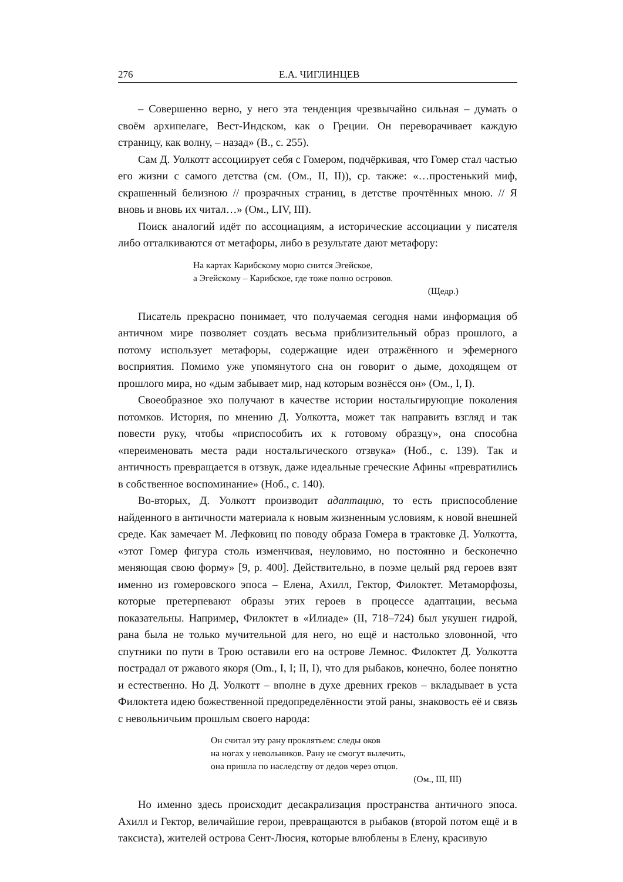276 Е.А. ЧИГЛИНЦЕВ
– Совершенно верно, у него эта тенденция чрезвычайно сильная – думать о своём архипелаге, Вест-Индском, как о Греции. Он переворачивает каждую страницу, как волну, – назад» (В., с. 255).
Сам Д. Уолкотт ассоциирует себя с Гомером, подчёркивая, что Гомер стал частью его жизни с самого детства (см. (Ом., II, II)), ср. также: «…простенький миф, скрашенный белизною // прозрачных страниц, в детстве прочтённых мною. // Я вновь и вновь их читал…» (Ом., LIV, III).
Поиск аналогий идёт по ассоциациям, а исторические ассоциации у писателя либо отталкиваются от метафоры, либо в результате дают метафору:
На картах Карибскому морю снится Эгейское,
а Эгейскому – Карибское, где тоже полно островов.
(Щедр.)
Писатель прекрасно понимает, что получаемая сегодня нами информация об античном мире позволяет создать весьма приблизительный образ прошлого, а потому использует метафоры, содержащие идеи отражённого и эфемерного восприятия. Помимо уже упомянутого сна он говорит о дыме, доходящем от прошлого мира, но «дым забывает мир, над которым вознёсся он» (Ом., I, I).
Своеобразное эхо получают в качестве истории ностальгирующие поколения потомков. История, по мнению Д. Уолкотта, может так направить взгляд и так повести руку, чтобы «приспособить их к готовому образцу», она способна «переименовать места ради ностальгического отзвука» (Ноб., с. 139). Так и античность превращается в отзвук, даже идеальные греческие Афины «превратились в собственное воспоминание» (Ноб., с. 140).
Во-вторых, Д. Уолкотт производит адаптацию, то есть приспособление найденного в античности материала к новым жизненным условиям, к новой внешней среде. Как замечает М. Лефковиц по поводу образа Гомера в трактовке Д. Уолкотта, «этот Гомер фигура столь изменчивая, неуловимо, но постоянно и бесконечно меняющая свою форму» [9, p. 400]. Действительно, в поэме целый ряд героев взят именно из гомеровского эпоса – Елена, Ахилл, Гектор, Филоктет. Метаморфозы, которые претерпевают образы этих героев в процессе адаптации, весьма показательны. Например, Филоктет в «Илиаде» (II, 718–724) был укушен гидрой, рана была не только мучительной для него, но ещё и настолько зловонной, что спутники по пути в Трою оставили его на острове Лемнос. Филоктет Д. Уолкотта пострадал от ржавого якоря (Om., I, I; II, I), что для рыбаков, конечно, более понятно и естественно. Но Д. Уолкотт – вполне в духе древних греков – вкладывает в уста Филоктета идею божественной предопределённости этой раны, знаковость её и связь с невольничьим прошлым своего народа:
Он считал эту рану проклятьем: следы оков
на ногах у невольников. Рану не смогут вылечить,
она пришла по наследству от дедов через отцов.
(Ом., III, III)
Но именно здесь происходит десакрализация пространства античного эпоса. Ахилл и Гектор, величайшие герои, превращаются в рыбаков (второй потом ещё и в таксиста), жителей острова Сент-Люсия, которые влюблены в Елену, красивую